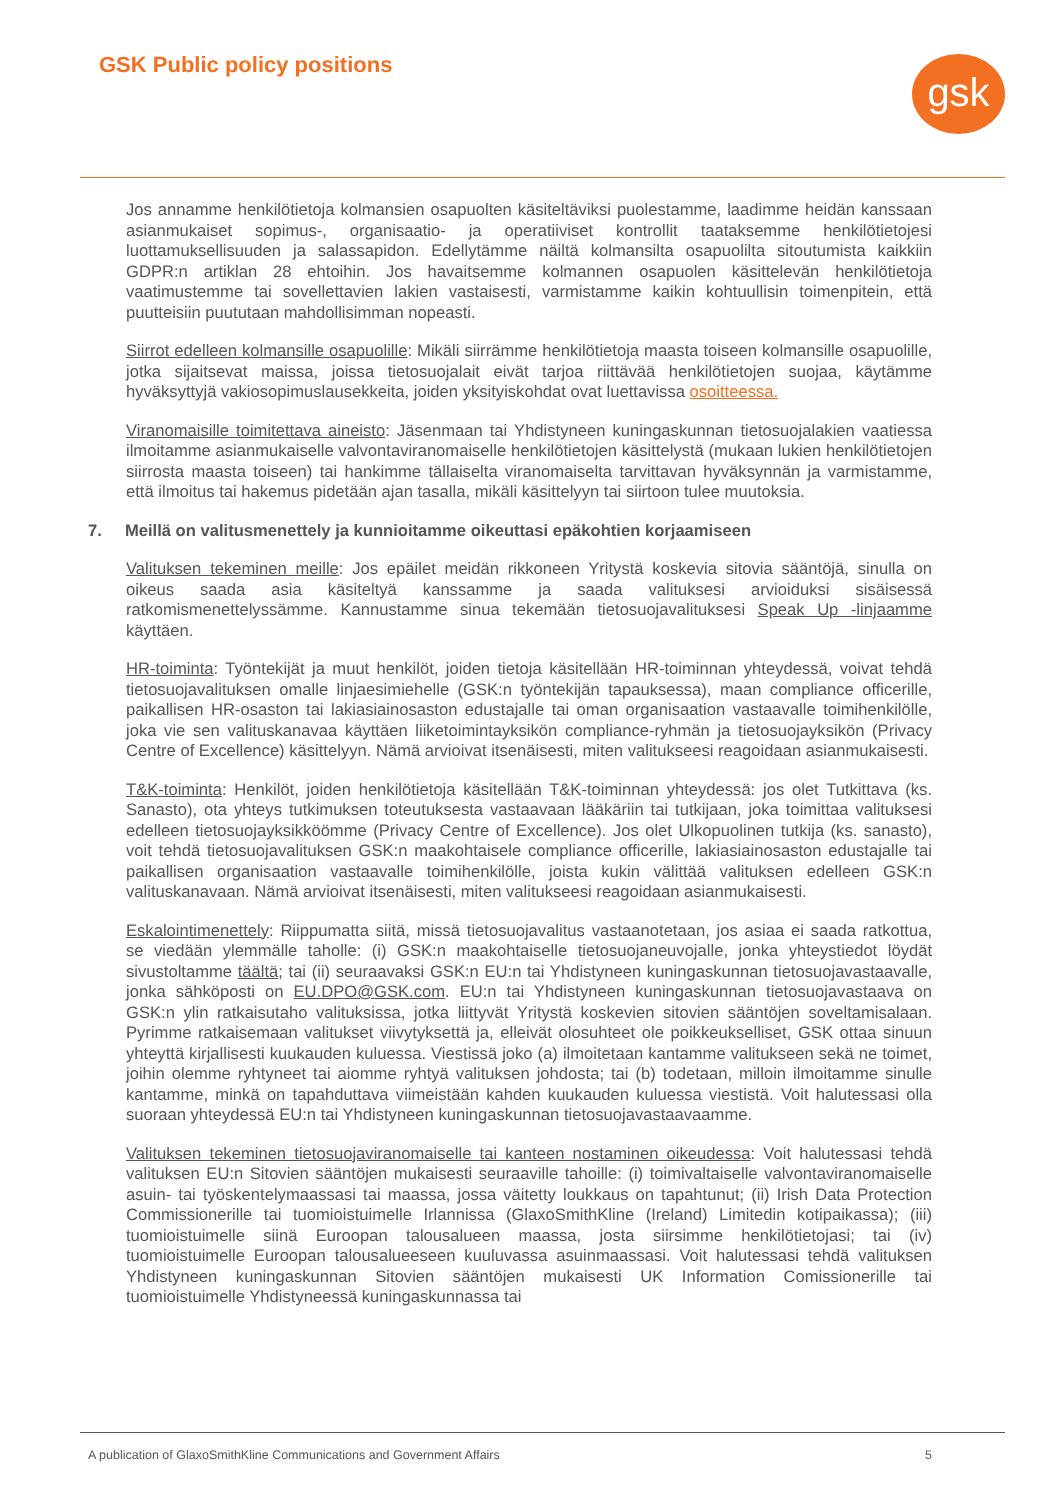GSK Public policy positions gsk
Jos annamme henkilötietoja kolmansien osapuolten käsiteltäviksi puolestamme, laadimme heidän kanssaan asianmukaiset sopimus-, organisaatio- ja operatiiviset kontrollit taataksemme henkilötietojesi luottamuksellisuuden ja salassapidon. Edellytämme näiltä kolmansilta osapuolilta sitoutumista kaikkiin GDPR:n artiklan 28 ehtoihin. Jos havaitsemme kolmannen osapuolen käsittelevän henkilötietoja vaatimustemme tai sovellettavien lakien vastaisesti, varmistamme kaikin kohtuullisin toimenpitein, että puutteisiin puututaan mahdollisimman nopeasti.
Siirrot edelleen kolmansille osapuolille: Mikäli siirrämme henkilötietoja maasta toiseen kolmansille osapuolille, jotka sijaitsevat maissa, joissa tietosuojalait eivät tarjoa riittävää henkilötietojen suojaa, käytämme hyväksyttyjä vakiosopimuslausekkeita, joiden yksityiskohdat ovat luettavissa osoitteessa.
Viranomaisille toimitettava aineisto: Jäsenmaan tai Yhdistyneen kuningaskunnan tietosuojalakien vaatiessa ilmoitamme asianmukaiselle valvontaviranomaiselle henkilötietojen käsittelystä (mukaan lukien henkilötietojen siirrosta maasta toiseen) tai hankimme tällaiselta viranomaiselta tarvittavan hyväksynnän ja varmistamme, että ilmoitus tai hakemus pidetään ajan tasalla, mikäli käsittelyyn tai siirtoon tulee muutoksia.
7. Meillä on valitusmenettely ja kunnioitamme oikeuttasi epäkohtien korjaamiseen
Valituksen tekeminen meille: Jos epäilet meidän rikkoneen Yritystä koskevia sitovia sääntöjä, sinulla on oikeus saada asia käsiteltyä kanssamme ja saada valituksesi arvioiduksi sisäisessä ratkomismenettelyssämme. Kannustamme sinua tekemään tietosuojavalituksesi Speak Up -linjaamme käyttäen.
HR-toiminta: Työntekijät ja muut henkilöt, joiden tietoja käsitellään HR-toiminnan yhteydessä, voivat tehdä tietosuojavalituksen omalle linjaesimiehelle (GSK:n työntekijän tapauksessa), maan compliance officerille, paikallisen HR-osaston tai lakiasiainosaston edustajalle tai oman organisaation vastaavalle toimihenkilölle, joka vie sen valituskanavaa käyttäen liiketoimintayksikön compliance-ryhmän ja tietosuojayksikön (Privacy Centre of Excellence) käsittelyyn. Nämä arvioivat itsenäisesti, miten valitukseesi reagoidaan asianmukaisesti.
T&K-toiminta: Henkilöt, joiden henkilötietoja käsitellään T&K-toiminnan yhteydessä: jos olet Tutkittava (ks. Sanasto), ota yhteys tutkimuksen toteutuksesta vastaavaan lääkäriin tai tutkijaan, joka toimittaa valituksesi edelleen tietosuojayksikköömme (Privacy Centre of Excellence). Jos olet Ulkopuolinen tutkija (ks. sanasto), voit tehdä tietosuojavalituksen GSK:n maakohtaisele compliance officerille, lakiasiainosaston edustajalle tai paikallisen organisaation vastaavalle toimihenkilölle, joista kukin välittää valituksen edelleen GSK:n valituskanavaan. Nämä arvioivat itsenäisesti, miten valitukseesi reagoidaan asianmukaisesti.
Eskalointimenettely: Riippumatta siitä, missä tietosuojavalitus vastaanotetaan, jos asiaa ei saada ratkottua, se viedään ylemmälle taholle: (i) GSK:n maakohtaiselle tietosuojaneuvojalle, jonka yhteystiedot löydät sivustoltamme täältä; tai (ii) seuraavaksi GSK:n EU:n tai Yhdistyneen kuningaskunnan tietosuojavastaavalle, jonka sähköposti on EU.DPO@GSK.com. EU:n tai Yhdistyneen kuningaskunnan tietosuojavastaava on GSK:n ylin ratkaisutaho valituksissa, jotka liittyvät Yritystä koskevien sitovien sääntöjen soveltamisalaan. Pyrimme ratkaisemaan valitukset viivytyksettä ja, elleivät olosuhteet ole poikkeukselliset, GSK ottaa sinuun yhteyttä kirjallisesti kuukauden kuluessa. Viestissä joko (a) ilmoitetaan kantamme valitukseen sekä ne toimet, joihin olemme ryhtyneet tai aiomme ryhtyä valituksen johdosta; tai (b) todetaan, milloin ilmoitamme sinulle kantamme, minkä on tapahduttava viimeistään kahden kuukauden kuluessa viestistä. Voit halutessasi olla suoraan yhteydessä EU:n tai Yhdistyneen kuningaskunnan tietosuojavastaavaamme.
Valituksen tekeminen tietosuojaviranomaiselle tai kanteen nostaminen oikeudessa: Voit halutessasi tehdä valituksen EU:n Sitovien sääntöjen mukaisesti seuraaville tahoille: (i) toimivaltaiselle valvontaviranomaiselle asuin- tai työskentelymaassasi tai maassa, jossa väitetty loukkaus on tapahtunut; (ii) Irish Data Protection Commissionerille tai tuomioistuimelle Irlannissa (GlaxoSmithKline (Ireland) Limitedin kotipaikassa); (iii) tuomioistuimelle siinä Euroopan talousalueen maassa, josta siirsimme henkilötietojasi; tai (iv) tuomioistuimelle Euroopan talousalueeseen kuuluvassa asuinmaassasi. Voit halutessasi tehdä valituksen Yhdistyneen kuningaskunnan Sitovien sääntöjen mukaisesti UK Information Comissionerille tai tuomioistuimelle Yhdistyneessä kuningaskunnassa tai
A publication of GlaxoSmithKline Communications and Government Affairs 5